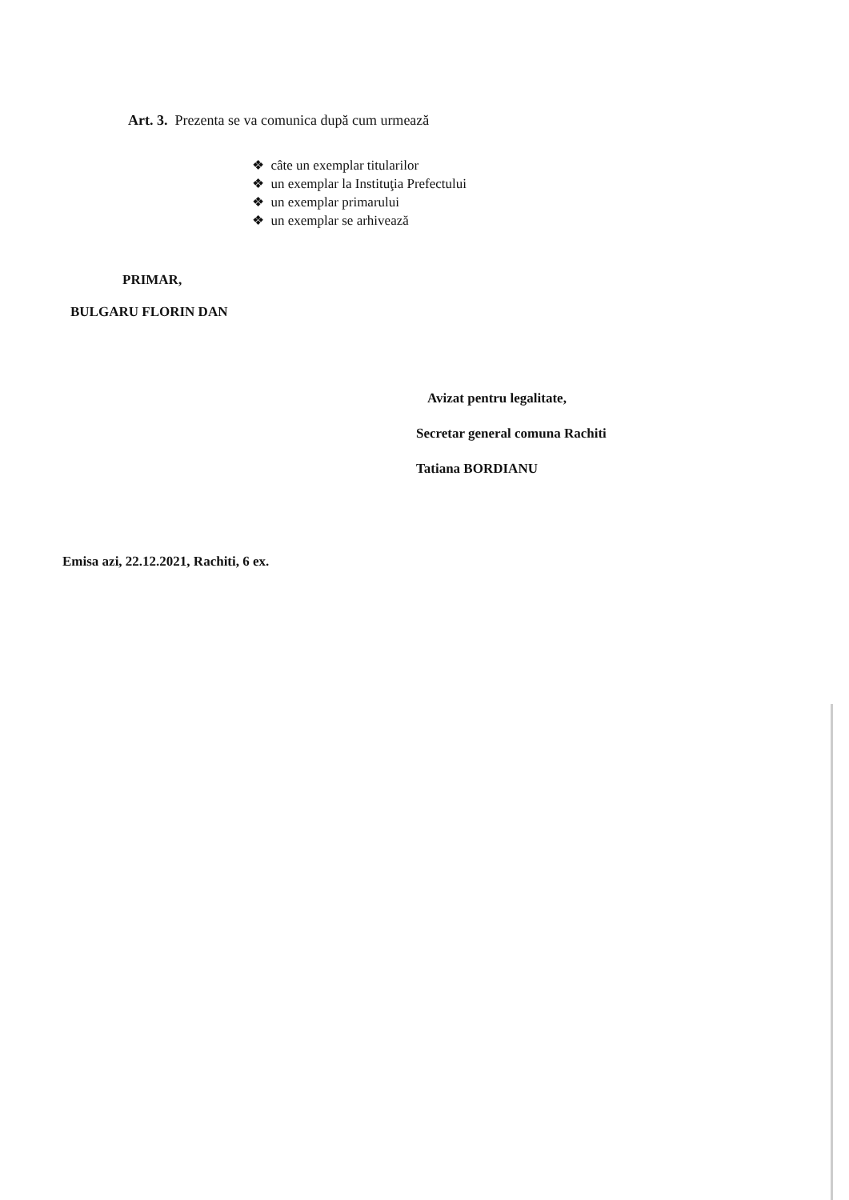Art. 3. Prezenta se va comunica după cum urmează
❖ câte un exemplar titularilor
❖ un exemplar la Instituţia Prefectului
❖ un exemplar primarului
❖ un exemplar se arhivează
PRIMAR,
BULGARU FLORIN DAN
Avizat pentru legalitate,
Secretar general comuna Rachiti
Tatiana BORDIANU
Emisa azi, 22.12.2021, Rachiti, 6 ex.